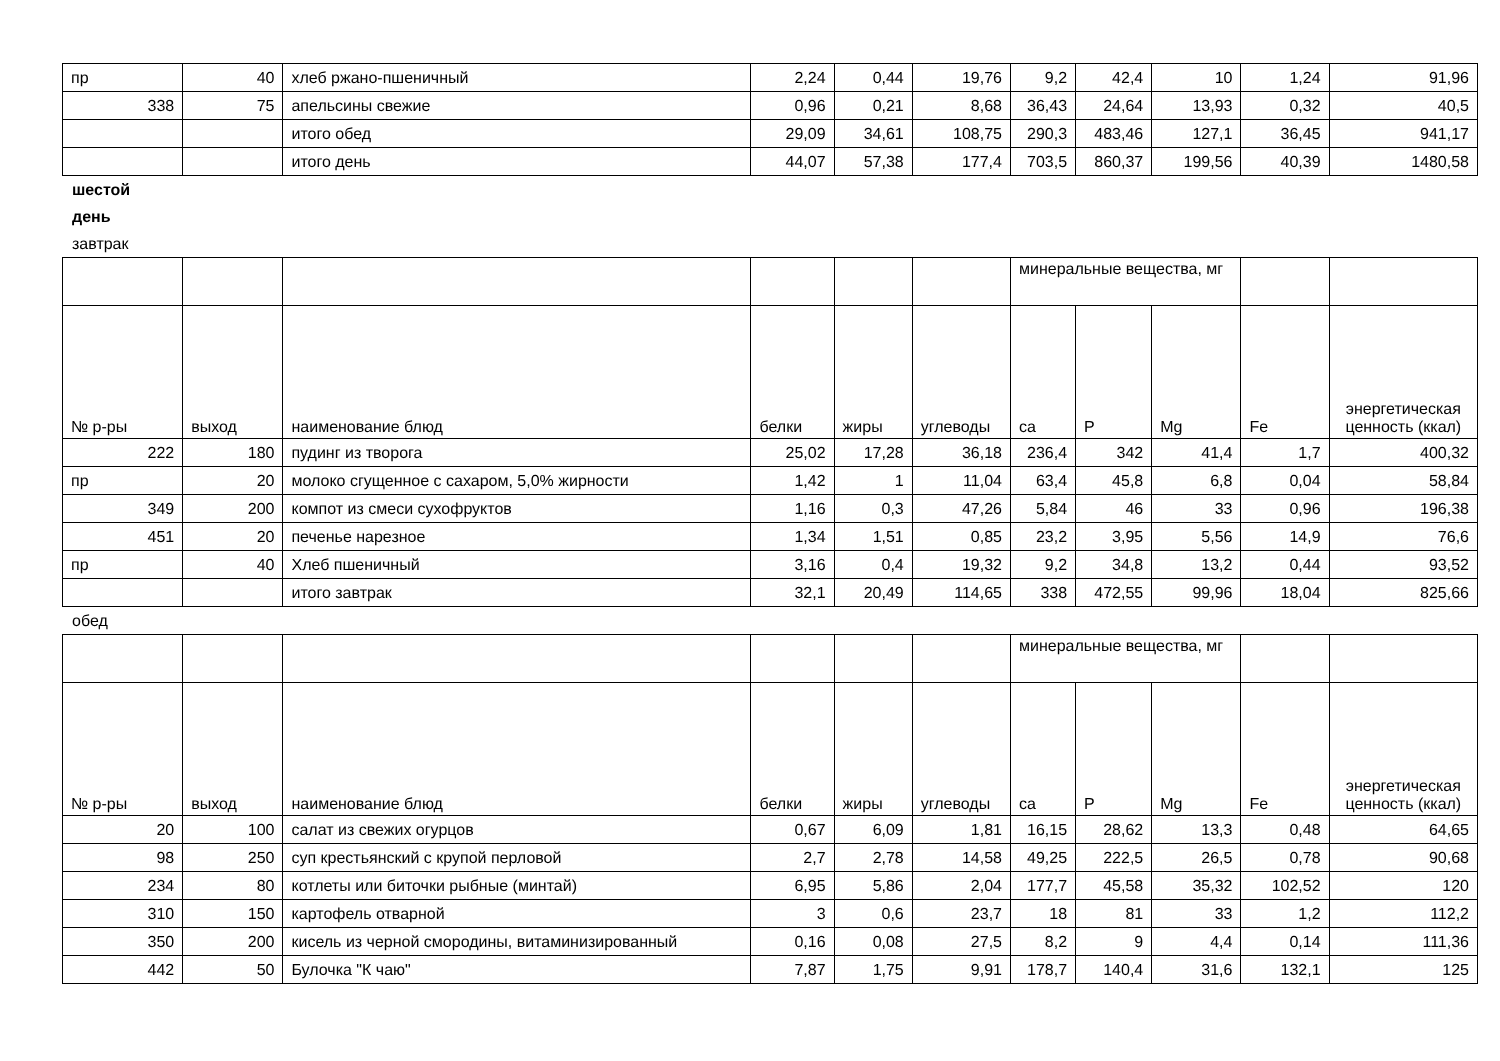| пр | 40 | хлеб ржано-пшеничный | 2,24 | 0,44 | 19,76 | 9,2 | 42,4 | 10 | 1,24 | 91,96 |
| 338 | 75 | апельсины свежие | 0,96 | 0,21 | 8,68 | 36,43 | 24,64 | 13,93 | 0,32 | 40,5 |
| | | итого обед | 29,09 | 34,61 | 108,75 | 290,3 | 483,46 | 127,1 | 36,45 | 941,17 |
| | | итого день | 44,07 | 57,38 | 177,4 | 703,5 | 860,37 | 199,56 | 40,39 | 1480,58 |
шестой
день
завтрак
| | | | | | | минеральные вещества, мг | | | | |
| № р-ры | выход | наименование блюд | белки | жиры | углеводы | ca | P | Mg | Fe | энергетическая ценность (ккал) |
| 222 | 180 | пудинг из творога | 25,02 | 17,28 | 36,18 | 236,4 | 342 | 41,4 | 1,7 | 400,32 |
| пр | 20 | молоко сгущенное с сахаром, 5,0% жирности | 1,42 | 1 | 11,04 | 63,4 | 45,8 | 6,8 | 0,04 | 58,84 |
| 349 | 200 | компот из смеси сухофруктов | 1,16 | 0,3 | 47,26 | 5,84 | 46 | 33 | 0,96 | 196,38 |
| 451 | 20 | печенье нарезное | 1,34 | 1,51 | 0,85 | 23,2 | 3,95 | 5,56 | 14,9 | 76,6 |
| пр | 40 | Хлеб пшеничный | 3,16 | 0,4 | 19,32 | 9,2 | 34,8 | 13,2 | 0,44 | 93,52 |
| | | итого завтрак | 32,1 | 20,49 | 114,65 | 338 | 472,55 | 99,96 | 18,04 | 825,66 |
обед
| | | | | | | минеральные вещества, мг | | | | |
| № р-ры | выход | наименование блюд | белки | жиры | углеводы | ca | P | Mg | Fe | энергетическая ценность (ккал) |
| 20 | 100 | салат из свежих огурцов | 0,67 | 6,09 | 1,81 | 16,15 | 28,62 | 13,3 | 0,48 | 64,65 |
| 98 | 250 | суп крестьянский с крупой перловой | 2,7 | 2,78 | 14,58 | 49,25 | 222,5 | 26,5 | 0,78 | 90,68 |
| 234 | 80 | котлеты или биточки рыбные (минтай) | 6,95 | 5,86 | 2,04 | 177,7 | 45,58 | 35,32 | 102,52 | 120 |
| 310 | 150 | картофель отварной | 3 | 0,6 | 23,7 | 18 | 81 | 33 | 1,2 | 112,2 |
| 350 | 200 | кисель из черной смородины, витаминизированный | 0,16 | 0,08 | 27,5 | 8,2 | 9 | 4,4 | 0,14 | 111,36 |
| 442 | 50 | Булочка "К чаю" | 7,87 | 1,75 | 9,91 | 178,7 | 140,4 | 31,6 | 132,1 | 125 |